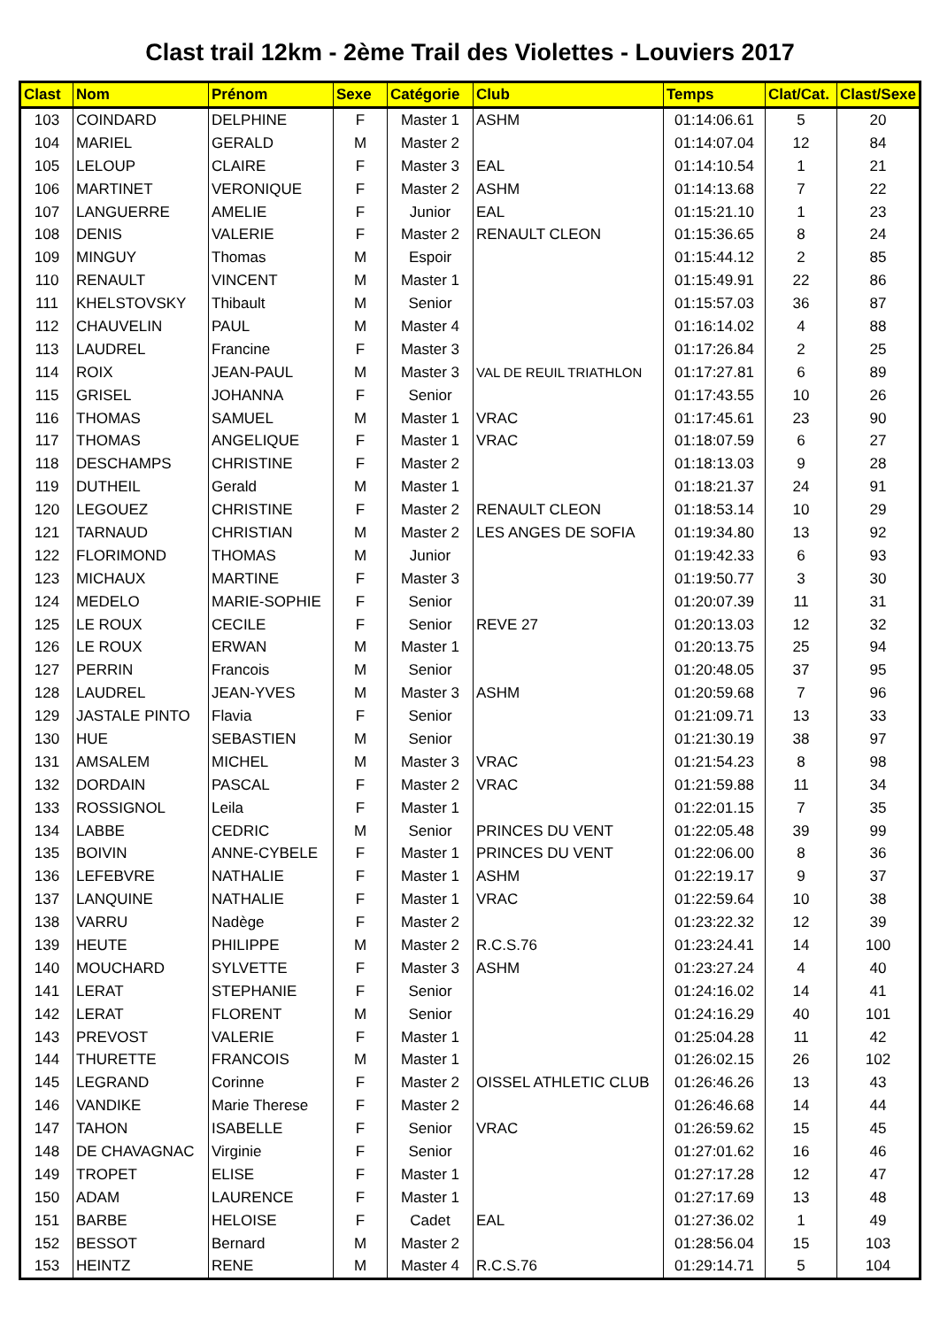Clast trail 12km - 2ème Trail des Violettes - Louviers 2017
| Clast | Nom | Prénom | Sexe | Catégorie | Club | Temps | Clat/Cat. | Clast/Sexe |
| --- | --- | --- | --- | --- | --- | --- | --- | --- |
| 103 | COINDARD | DELPHINE | F | Master 1 | ASHM | 01:14:06.61 | 5 | 20 |
| 104 | MARIEL | GERALD | M | Master 2 | | 01:14:07.04 | 12 | 84 |
| 105 | LELOUP | CLAIRE | F | Master 3 | EAL | 01:14:10.54 | 1 | 21 |
| 106 | MARTINET | VERONIQUE | F | Master 2 | ASHM | 01:14:13.68 | 7 | 22 |
| 107 | LANGUERRE | AMELIE | F | Junior | EAL | 01:15:21.10 | 1 | 23 |
| 108 | DENIS | VALERIE | F | Master 2 | RENAULT CLEON | 01:15:36.65 | 8 | 24 |
| 109 | MINGUY | Thomas | M | Espoir | | 01:15:44.12 | 2 | 85 |
| 110 | RENAULT | VINCENT | M | Master 1 | | 01:15:49.91 | 22 | 86 |
| 111 | KHELSTOVSKY | Thibault | M | Senior | | 01:15:57.03 | 36 | 87 |
| 112 | CHAUVELIN | PAUL | M | Master 4 | | 01:16:14.02 | 4 | 88 |
| 113 | LAUDREL | Francine | F | Master 3 | | 01:17:26.84 | 2 | 25 |
| 114 | ROIX | JEAN-PAUL | M | Master 3 | VAL DE REUIL TRIATHLON | 01:17:27.81 | 6 | 89 |
| 115 | GRISEL | JOHANNA | F | Senior | | 01:17:43.55 | 10 | 26 |
| 116 | THOMAS | SAMUEL | M | Master 1 | VRAC | 01:17:45.61 | 23 | 90 |
| 117 | THOMAS | ANGELIQUE | F | Master 1 | VRAC | 01:18:07.59 | 6 | 27 |
| 118 | DESCHAMPS | CHRISTINE | F | Master 2 | | 01:18:13.03 | 9 | 28 |
| 119 | DUTHEIL | Gerald | M | Master 1 | | 01:18:21.37 | 24 | 91 |
| 120 | LEGOUEZ | CHRISTINE | F | Master 2 | RENAULT CLEON | 01:18:53.14 | 10 | 29 |
| 121 | TARNAUD | CHRISTIAN | M | Master 2 | LES ANGES DE SOFIA | 01:19:34.80 | 13 | 92 |
| 122 | FLORIMOND | THOMAS | M | Junior | | 01:19:42.33 | 6 | 93 |
| 123 | MICHAUX | MARTINE | F | Master 3 | | 01:19:50.77 | 3 | 30 |
| 124 | MEDELO | MARIE-SOPHIE | F | Senior | | 01:20:07.39 | 11 | 31 |
| 125 | LE ROUX | CECILE | F | Senior | REVE 27 | 01:20:13.03 | 12 | 32 |
| 126 | LE ROUX | ERWAN | M | Master 1 | | 01:20:13.75 | 25 | 94 |
| 127 | PERRIN | Francois | M | Senior | | 01:20:48.05 | 37 | 95 |
| 128 | LAUDREL | JEAN-YVES | M | Master 3 | ASHM | 01:20:59.68 | 7 | 96 |
| 129 | JASTALE PINTO | Flavia | F | Senior | | 01:21:09.71 | 13 | 33 |
| 130 | HUE | SEBASTIEN | M | Senior | | 01:21:30.19 | 38 | 97 |
| 131 | AMSALEM | MICHEL | M | Master 3 | VRAC | 01:21:54.23 | 8 | 98 |
| 132 | DORDAIN | PASCAL | F | Master 2 | VRAC | 01:21:59.88 | 11 | 34 |
| 133 | ROSSIGNOL | Leila | F | Master 1 | | 01:22:01.15 | 7 | 35 |
| 134 | LABBE | CEDRIC | M | Senior | PRINCES DU VENT | 01:22:05.48 | 39 | 99 |
| 135 | BOIVIN | ANNE-CYBELE | F | Master 1 | PRINCES DU VENT | 01:22:06.00 | 8 | 36 |
| 136 | LEFEBVRE | NATHALIE | F | Master 1 | ASHM | 01:22:19.17 | 9 | 37 |
| 137 | LANQUINE | NATHALIE | F | Master 1 | VRAC | 01:22:59.64 | 10 | 38 |
| 138 | VARRU | Nadège | F | Master 2 | | 01:23:22.32 | 12 | 39 |
| 139 | HEUTE | PHILIPPE | M | Master 2 | R.C.S.76 | 01:23:24.41 | 14 | 100 |
| 140 | MOUCHARD | SYLVETTE | F | Master 3 | ASHM | 01:23:27.24 | 4 | 40 |
| 141 | LERAT | STEPHANIE | F | Senior | | 01:24:16.02 | 14 | 41 |
| 142 | LERAT | FLORENT | M | Senior | | 01:24:16.29 | 40 | 101 |
| 143 | PREVOST | VALERIE | F | Master 1 | | 01:25:04.28 | 11 | 42 |
| 144 | THURETTE | FRANCOIS | M | Master 1 | | 01:26:02.15 | 26 | 102 |
| 145 | LEGRAND | Corinne | F | Master 2 | OISSEL ATHLETIC CLUB | 01:26:46.26 | 13 | 43 |
| 146 | VANDIKE | Marie Therese | F | Master 2 | | 01:26:46.68 | 14 | 44 |
| 147 | TAHON | ISABELLE | F | Senior | VRAC | 01:26:59.62 | 15 | 45 |
| 148 | DE CHAVAGNAC | Virginie | F | Senior | | 01:27:01.62 | 16 | 46 |
| 149 | TROPET | ELISE | F | Master 1 | | 01:27:17.28 | 12 | 47 |
| 150 | ADAM | LAURENCE | F | Master 1 | | 01:27:17.69 | 13 | 48 |
| 151 | BARBE | HELOISE | F | Cadet | EAL | 01:27:36.02 | 1 | 49 |
| 152 | BESSOT | Bernard | M | Master 2 | | 01:28:56.04 | 15 | 103 |
| 153 | HEINTZ | RENE | M | Master 4 | R.C.S.76 | 01:29:14.71 | 5 | 104 |